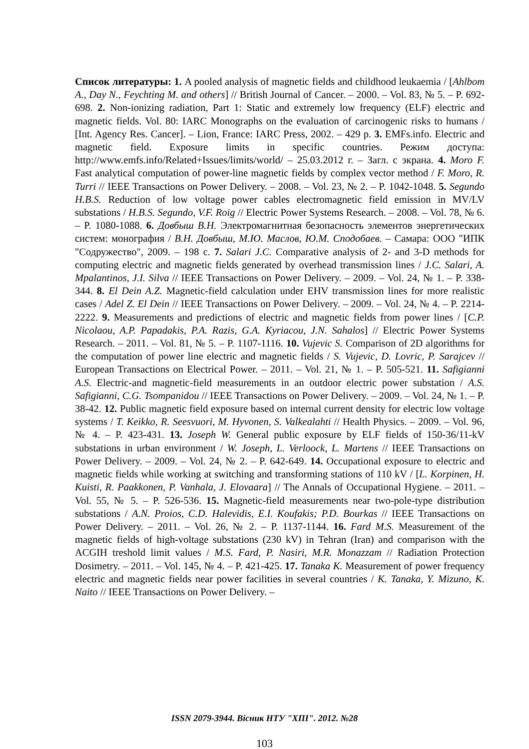Список литературы: 1. A pooled analysis of magnetic fields and childhood leukaemia / [Ahlbom A., Day N., Feychting M. and others] // British Journal of Cancer. – 2000. – Vol. 83, № 5. – P. 692-698. 2. Non-ionizing radiation, Part 1: Static and extremely low frequency (ELF) electric and magnetic fields. Vol. 80: IARC Monographs on the evaluation of carcinogenic risks to humans / [Int. Agency Res. Cancer]. – Lion, France: IARC Press, 2002. – 429 p. 3. EMFs.info. Electric and magnetic field. Exposure limits in specific countries. Режим доступа: http://www.emfs.info/Related+Issues/limits/world/ – 25.03.2012 г. – Загл. с экрана. 4. Moro F. Fast analytical computation of power-line magnetic fields by complex vector method / F. Moro, R. Turri // IEEE Transactions on Power Delivery. – 2008. – Vol. 23, № 2. – P. 1042-1048. 5. Segundo H.B.S. Reduction of low voltage power cables electromagnetic field emission in MV/LV substations / H.B.S. Segundo, V.F. Roig // Electric Power Systems Research. – 2008. – Vol. 78, № 6. – P. 1080-1088. 6. Довбыш В.Н. Электромагнитная безопасность элементов энергетических систем: монография / В.Н. Довбыш, М.Ю. Маслов, Ю.М. Сподобаев. – Самара: ООО "ИПК "Содружество", 2009. – 198 с. 7. Salari J.C. Comparative analysis of 2- and 3-D methods for computing electric and magnetic fields generated by overhead transmission lines / J.C. Salari, A. Mpalantinos, J.I. Silva // IEEE Transactions on Power Delivery. – 2009. – Vol. 24, № 1. – P. 338-344. 8. El Dein A.Z. Magnetic-field calculation under EHV transmission lines for more realistic cases / Adel Z. El Dein // IEEE Transactions on Power Delivery. – 2009. – Vol. 24, № 4. – P. 2214-2222. 9. Measurements and predictions of electric and magnetic fields from power lines / [C.P. Nicolaou, A.P. Papadakis, P.A. Razis, G.A. Kyriacou, J.N. Sahalos] // Electric Power Systems Research. – 2011. – Vol. 81, № 5. – P. 1107-1116. 10. Vujevic S. Comparison of 2D algorithms for the computation of power line electric and magnetic fields / S. Vujevic, D. Lovric, P. Sarajcev // European Transactions on Electrical Power. – 2011. – Vol. 21, № 1. – P. 505-521. 11. Safigianni A.S. Electric-and magnetic-field measurements in an outdoor electric power substation / A.S. Safigianni, C.G. Tsompanidou // IEEE Transactions on Power Delivery. – 2009. – Vol. 24, № 1. – P. 38-42. 12. Public magnetic field exposure based on internal current density for electric low voltage systems / T. Keikko, R. Seesvuori, M. Hyvonen, S. Valkealahti // Health Physics. – 2009. – Vol. 96, № 4. – P. 423-431. 13. Joseph W. General public exposure by ELF fields of 150-36/11-kV substations in urban environment / W. Joseph, L. Verloock, L. Martens // IEEE Transactions on Power Delivery. – 2009. – Vol. 24, № 2. – P. 642-649. 14. Occupational exposure to electric and magnetic fields while working at switching and transforming stations of 110 kV / [L. Korpinen, H. Kuisti, R. Paakkonen, P. Vanhala, J. Elovaara] // The Annals of Occupational Hygiene. – 2011. – Vol. 55, № 5. – P. 526-536. 15. Magnetic-field measurements near two-pole-type distribution substations / A.N. Proios, C.D. Halevidis, E.I. Koufakis; P.D. Bourkas // IEEE Transactions on Power Delivery. – 2011. – Vol. 26, № 2. – P. 1137-1144. 16. Fard M.S. Measurement of the magnetic fields of high-voltage substations (230 kV) in Tehran (Iran) and comparison with the ACGIH treshold limit values / M.S. Fard, P. Nasiri, M.R. Monazzam // Radiation Protection Dosimetry. – 2011. – Vol. 145, № 4. – P. 421-425. 17. Tanaka K. Measurement of power frequency electric and magnetic fields near power facilities in several countries / K. Tanaka, Y. Mizuno, K. Naito // IEEE Transactions on Power Delivery. –
ISSN 2079-3944. Вісник НТУ "ХПІ". 2012. №28
103